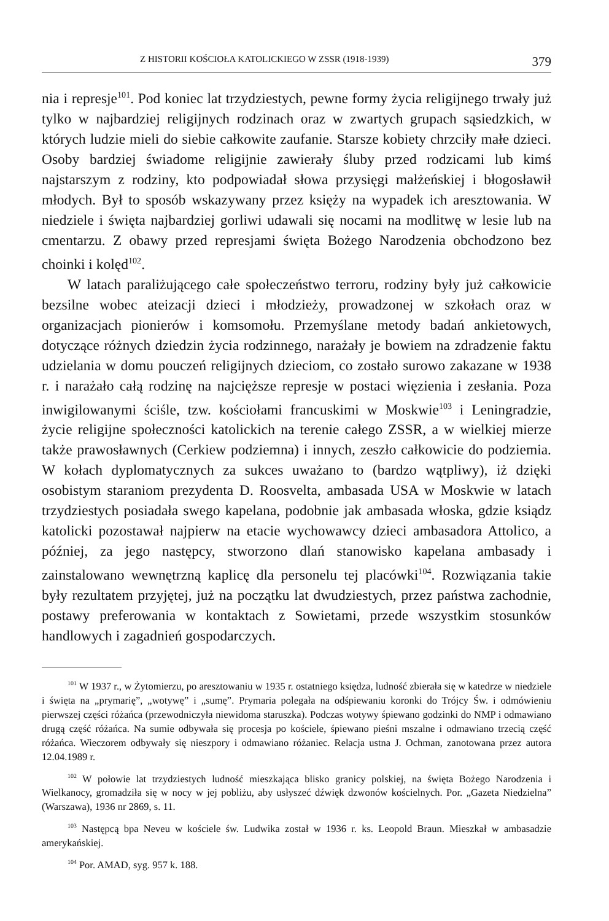Z HISTORII KOŚCIOŁA KATOLICKIEGO W ZSSR (1918-1939) 379
nia i represje<sup>101</sup>. Pod koniec lat trzydziestych, pewne formy życia religijnego trwały już tylko w najbardziej religijnych rodzinach oraz w zwartych grupach sąsiedzkich, w których ludzie mieli do siebie całkowite zaufanie. Starsze kobiety chrzciły małe dzieci. Osoby bardziej świadome religijnie zawierały śluby przed rodzicami lub kimś najstarszym z rodziny, kto podpowiadał słowa przysięgi małżeńskiej i błogosławił młodych. Był to sposób wskazywany przez księży na wypadek ich aresztowania. W niedziele i święta najbardziej gorliwi udawali się nocami na modlitwę w lesie lub na cmentarzu. Z obawy przed represjami święta Bożego Narodzenia obchodzono bez choinki i kolęd<sup>102</sup>.
W latach paraliżującego całe społeczeństwo terroru, rodziny były już całkowicie bezsilne wobec ateizacji dzieci i młodzieży, prowadzonej w szkołach oraz w organizacjach pionierów i komsomołu. Przemyślane metody badań ankietowych, dotyczące różnych dziedzin życia rodzinnego, narażały je bowiem na zdradzenie faktu udzielania w domu pouczeń religijnych dzieciom, co zostało surowo zakazane w 1938 r. i narażało całą rodzinę na najcięższe represje w postaci więzienia i zesłania. Poza inwigilowanymi ściśle, tzw. kościołami francuskimi w Moskwie<sup>103</sup> i Leningradzie, życie religijne społeczności katolickich na terenie całego ZSSR, a w wielkiej mierze także prawosławnych (Cerkiew podziemna) i innych, zeszło całkowicie do podziemia. W kołach dyplomatycznych za sukces uważano to (bardzo wątpliwy), iż dzięki osobistym staraniom prezydenta D. Roosvelta, ambasada USA w Moskwie w latach trzydziestych posiadała swego kapelana, podobnie jak ambasada włoska, gdzie ksiądz katolicki pozostawał najpierw na etacie wychowawcy dzieci ambasadora Attolico, a później, za jego następcy, stworzono dlań stanowisko kapelana ambasady i zainstalowano wewnętrzną kaplicę dla personelu tej placówki<sup>104</sup>. Rozwiązania takie były rezultatem przyjętej, już na początku lat dwudziestych, przez państwa zachodnie, postawy preferowania w kontaktach z Sowietami, przede wszystkim stosunków handlowych i zagadnień gospodarczych.
<sup>101</sup> W 1937 r., w Żytomierzu, po aresztowaniu w 1935 r. ostatniego księdza, ludność zbierała się w katedrze w niedziele i święta na „prymarię”, „wotywę” i „sumę”. Prymaria polegała na odśpiewaniu koronki do Trójcy Św. i odmówieniu pierwszej części różańca (przewodniczyła niewidoma staruszka). Podczas wotywy śpiewano godzinki do NMP i odmawiano drugą część różańca. Na sumie odbywała się procesja po kościele, śpiewano pieśni mszalne i odmawiano trzecią część różańca. Wieczorem odbywały się nieszpory i odmawiano różaniec. Relacja ustna J. Ochman, zanotowana przez autora 12.04.1989 r.
<sup>102</sup> W połowie lat trzydziestych ludność mieszkająca blisko granicy polskiej, na święta Bożego Narodzenia i Wielkanocy, gromadziła się w nocy w jej pobliżu, aby usłyszeć dźwięk dzwonów kościelnych. Por. „Gazeta Niedzielna” (Warszawa), 1936 nr 2869, s. 11.
<sup>103</sup> Następcą bpa Neveu w kościele św. Ludwika został w 1936 r. ks. Leopold Braun. Mieszkał w ambasadzie amerykańskiej.
<sup>104</sup> Por. AMAD, syg. 957 k. 188.